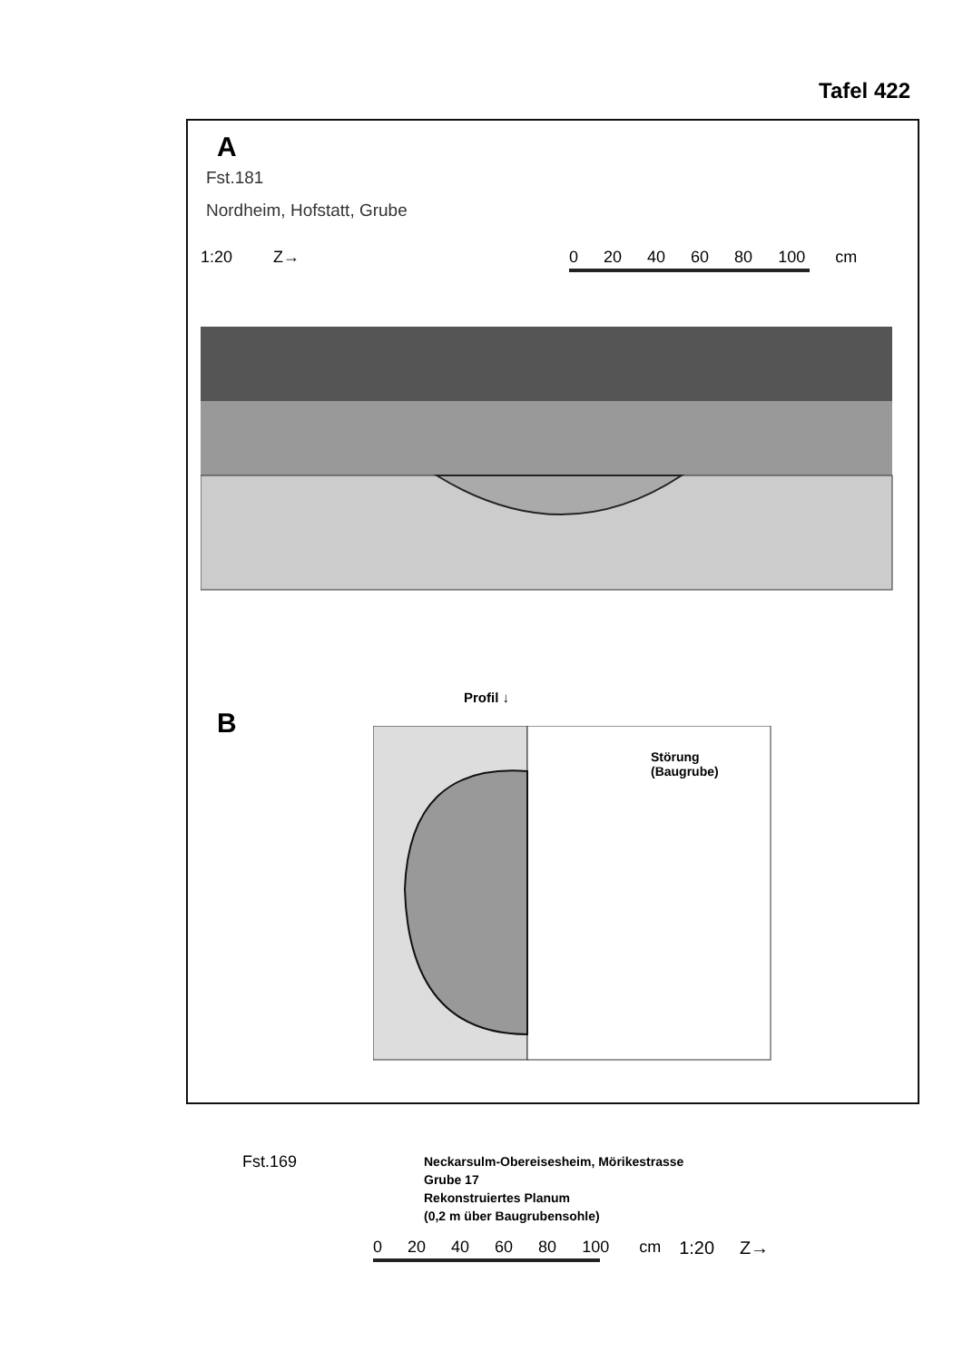Tafel 422
A
Fst.181
Nordheim, Hofstatt, Grube
1:20 Z→ 0 20 40 60 80 100 cm
B
Profil ↓
Störung
(Baugrube)
Fst.169
Neckarsulm-Obereisesheim, Mörikestrasse
Grube 17
Rekonstruiertes Planum
(0,2 m über Baugrubensohle)
0 20 40 60 80 100 cm 1:20 Z→